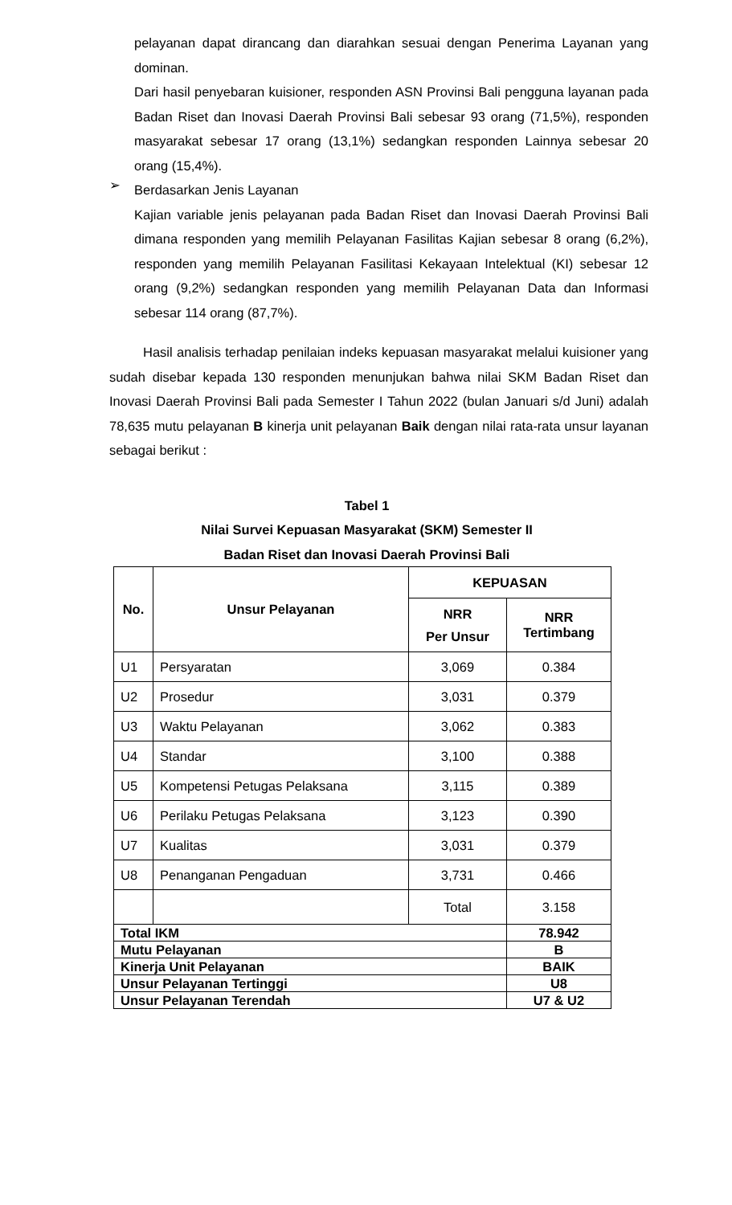pelayanan dapat dirancang dan diarahkan sesuai dengan Penerima Layanan yang dominan.
Dari hasil penyebaran kuisioner, responden ASN Provinsi Bali pengguna layanan pada Badan Riset dan Inovasi Daerah Provinsi Bali sebesar 93 orang (71,5%), responden masyarakat sebesar 17 orang (13,1%) sedangkan responden Lainnya sebesar 20 orang (15,4%).
➢
Berdasarkan Jenis Layanan
Kajian variable jenis pelayanan pada Badan Riset dan Inovasi Daerah Provinsi Bali dimana responden yang memilih Pelayanan Fasilitas Kajian sebesar 8 orang (6,2%), responden yang memilih Pelayanan Fasilitasi Kekayaan Intelektual (KI) sebesar 12 orang (9,2%) sedangkan responden yang memilih Pelayanan Data dan Informasi sebesar 114 orang (87,7%).
Hasil analisis terhadap penilaian indeks kepuasan masyarakat melalui kuisioner yang sudah disebar kepada 130 responden menunjukan bahwa nilai SKM Badan Riset dan Inovasi Daerah Provinsi Bali pada Semester I Tahun 2022 (bulan Januari s/d Juni) adalah 78,635 mutu pelayanan B kinerja unit pelayanan Baik dengan nilai rata-rata unsur layanan sebagai berikut :
Tabel 1
Nilai Survei Kepuasan Masyarakat (SKM) Semester II
Badan Riset dan Inovasi Daerah Provinsi Bali
| No. | Unsur Pelayanan | KEPUASAN | |
| --- | --- | --- | --- |
| | | NRR Per Unsur | NRR Tertimbang |
| U1 | Persyaratan | 3,069 | 0.384 |
| U2 | Prosedur | 3,031 | 0.379 |
| U3 | Waktu Pelayanan | 3,062 | 0.383 |
| U4 | Standar | 3,100 | 0.388 |
| U5 | Kompetensi Petugas Pelaksana | 3,115 | 0.389 |
| U6 | Perilaku Petugas Pelaksana | 3,123 | 0.390 |
| U7 | Kualitas | 3,031 | 0.379 |
| U8 | Penanganan Pengaduan | 3,731 | 0.466 |
| | | Total | 3.158 |
| Total IKM | | | 78.942 |
| Mutu Pelayanan | | | B |
| Kinerja Unit Pelayanan | | | BAIK |
| Unsur Pelayanan Tertinggi | | | U8 |
| Unsur Pelayanan Terendah | | | U7 & U2 |